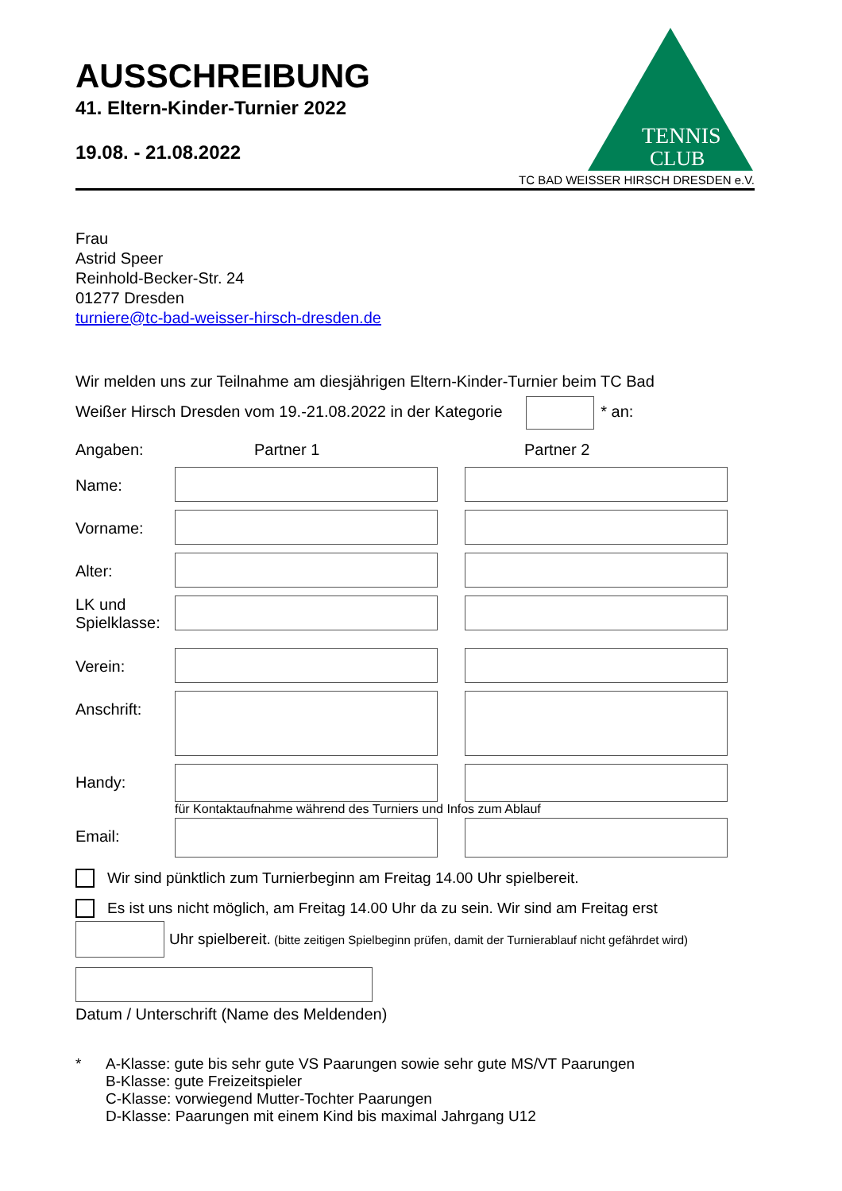AUSSCHREIBUNG
41. Eltern-Kinder-Turnier 2022
19.08. - 21.08.2022
TENNIS
CLUB
TC BAD WEISSER HIRSCH DRESDEN e.V.
Frau
Astrid Speer
Reinhold-Becker-Str. 24
01277 Dresden
turniere@tc-bad-weisser-hirsch-dresden.de
Wir melden uns zur Teilnahme am diesjährigen Eltern-Kinder-Turnier beim TC Bad
Weißer Hirsch Dresden vom 19.-21.08.2022 in der Kategorie * an:
Angaben: Partner 1 Partner 2
Name:
Vorname:
Alter:
LK und Spielklasse:
Verein:
Anschrift:
Handy:
für Kontaktaufnahme während des Turniers und Infos zum Ablauf
Email:
Wir sind pünktlich zum Turnierbeginn am Freitag 14.00 Uhr spielbereit.
Es ist uns nicht möglich, am Freitag 14.00 Uhr da zu sein. Wir sind am Freitag erst
Uhr spielbereit. (bitte zeitigen Spielbeginn prüfen, damit der Turnierablauf nicht gefährdet wird)
Datum / Unterschrift (Name des Meldenden)
* A-Klasse: gute bis sehr gute VS Paarungen sowie sehr gute MS/VT Paarungen
B-Klasse: gute Freizeitspieler
C-Klasse: vorwiegend Mutter-Tochter Paarungen
D-Klasse: Paarungen mit einem Kind bis maximal Jahrgang U12